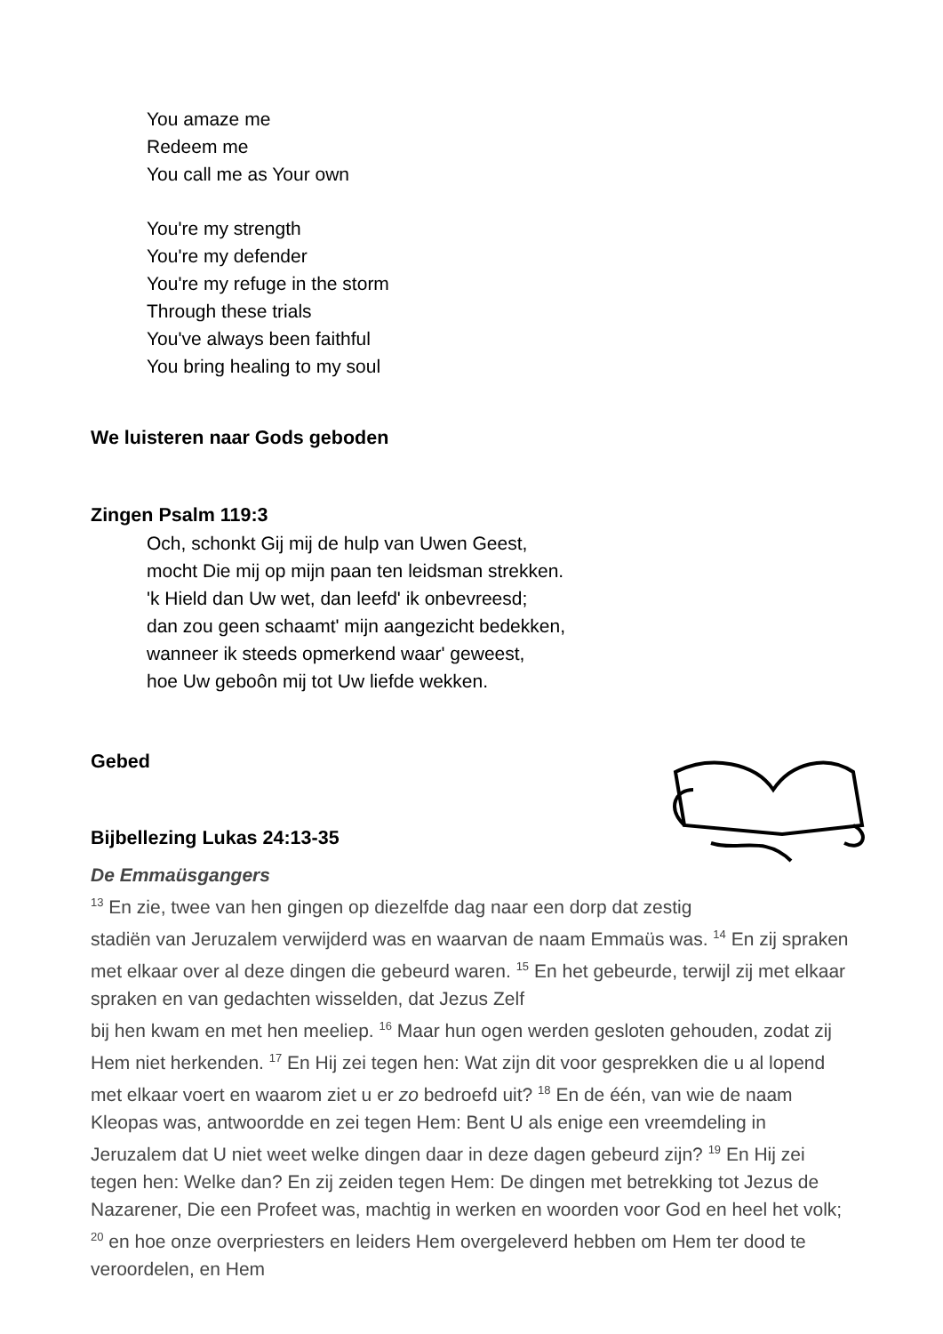You amaze me
Redeem me
You call me as Your own
You're my strength
You're my defender
You're my refuge in the storm
Through these trials
You've always been faithful
You bring healing to my soul
We luisteren naar Gods geboden
Zingen Psalm 119:3
Och, schonkt Gij mij de hulp van Uwen Geest,
mocht Die mij op mijn paan ten leidsman strekken.
'k Hield dan Uw wet, dan leefd' ik onbevreesd;
dan zou geen schaamt' mijn aangezicht bedekken,
wanneer ik steeds opmerkend waar' geweest,
hoe Uw geboôn mij tot Uw liefde wekken.
Gebed
Bijbellezing Lukas 24:13-35
De Emmaüsgangers
<sup>13</sup> En zie, twee van hen gingen op diezelfde dag naar een dorp dat zestig
stadiën van Jeruzalem verwijderd was en waarvan de naam Emmaüs was. <sup>14</sup> En zij spraken met elkaar over al deze dingen die gebeurd waren. <sup>15</sup> En het gebeurde, terwijl zij met elkaar spraken en van gedachten wisselden, dat Jezus Zelf
bij hen kwam en met hen meeliep. <sup>16</sup> Maar hun ogen werden gesloten gehouden, zodat zij Hem niet herkenden. <sup>17</sup> En Hij zei tegen hen: Wat zijn dit voor gesprekken die u al lopend met elkaar voert en waarom ziet u er zo bedroefd uit? <sup>18</sup> En de één, van wie de naam Kleopas was, antwoordde en zei tegen Hem: Bent U als enige een vreemdeling in Jeruzalem dat U niet weet welke dingen daar in deze dagen gebeurd zijn? <sup>19</sup> En Hij zei tegen hen: Welke dan? En zij zeiden tegen Hem: De dingen met betrekking tot Jezus de Nazarener, Die een Profeet was, machtig in werken en woorden voor God en heel het volk; <sup>20</sup> en hoe onze overpriesters en leiders Hem overgeleverd hebben om Hem ter dood te veroordelen, en Hem